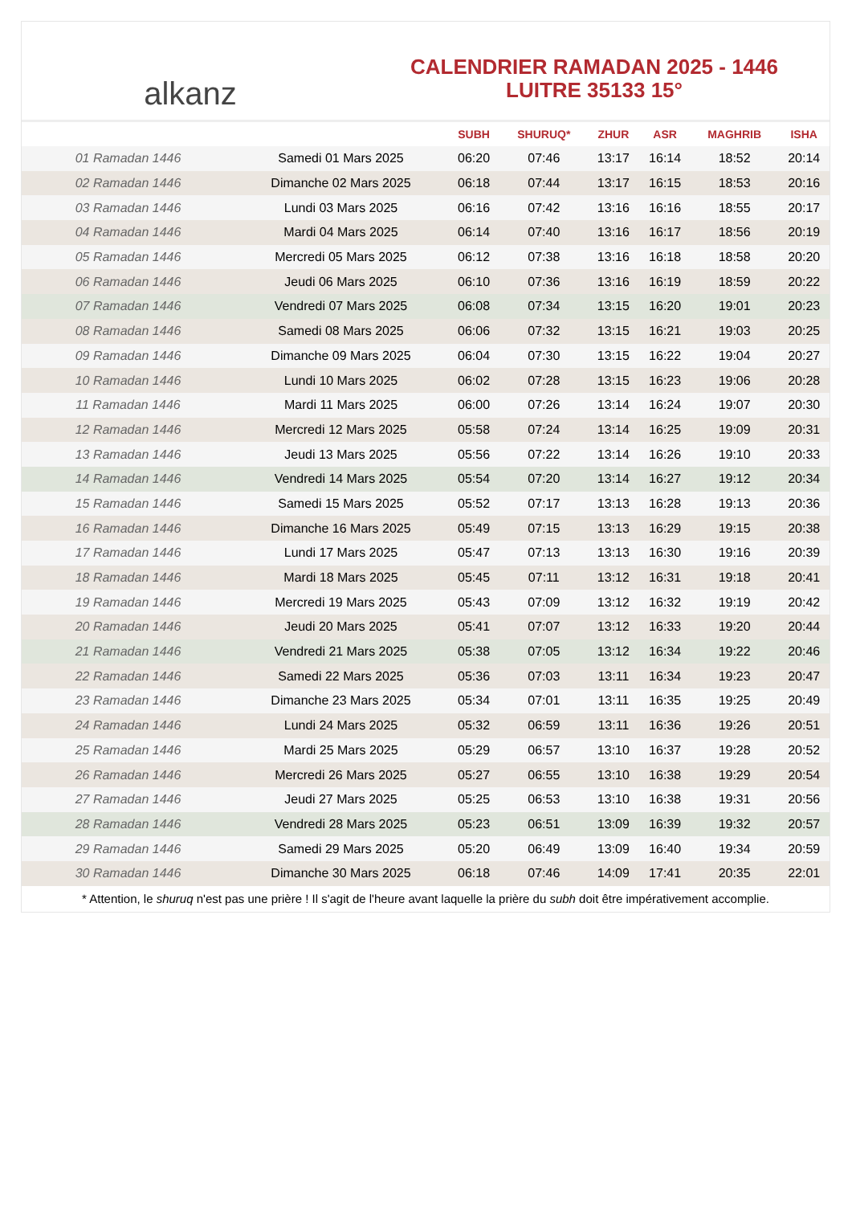alkanz
CALENDRIER RAMADAN 2025 - 1446
LUITRE 35133 15°
| | | SUBH | SHURUQ* | ZHUR | ASR | MAGHRIB | ISHA |
| --- | --- | --- | --- | --- | --- | --- | --- |
| 01 Ramadan 1446 | Samedi 01 Mars 2025 | 06:20 | 07:46 | 13:17 | 16:14 | 18:52 | 20:14 |
| 02 Ramadan 1446 | Dimanche 02 Mars 2025 | 06:18 | 07:44 | 13:17 | 16:15 | 18:53 | 20:16 |
| 03 Ramadan 1446 | Lundi 03 Mars 2025 | 06:16 | 07:42 | 13:16 | 16:16 | 18:55 | 20:17 |
| 04 Ramadan 1446 | Mardi 04 Mars 2025 | 06:14 | 07:40 | 13:16 | 16:17 | 18:56 | 20:19 |
| 05 Ramadan 1446 | Mercredi 05 Mars 2025 | 06:12 | 07:38 | 13:16 | 16:18 | 18:58 | 20:20 |
| 06 Ramadan 1446 | Jeudi 06 Mars 2025 | 06:10 | 07:36 | 13:16 | 16:19 | 18:59 | 20:22 |
| 07 Ramadan 1446 | Vendredi 07 Mars 2025 | 06:08 | 07:34 | 13:15 | 16:20 | 19:01 | 20:23 |
| 08 Ramadan 1446 | Samedi 08 Mars 2025 | 06:06 | 07:32 | 13:15 | 16:21 | 19:03 | 20:25 |
| 09 Ramadan 1446 | Dimanche 09 Mars 2025 | 06:04 | 07:30 | 13:15 | 16:22 | 19:04 | 20:27 |
| 10 Ramadan 1446 | Lundi 10 Mars 2025 | 06:02 | 07:28 | 13:15 | 16:23 | 19:06 | 20:28 |
| 11 Ramadan 1446 | Mardi 11 Mars 2025 | 06:00 | 07:26 | 13:14 | 16:24 | 19:07 | 20:30 |
| 12 Ramadan 1446 | Mercredi 12 Mars 2025 | 05:58 | 07:24 | 13:14 | 16:25 | 19:09 | 20:31 |
| 13 Ramadan 1446 | Jeudi 13 Mars 2025 | 05:56 | 07:22 | 13:14 | 16:26 | 19:10 | 20:33 |
| 14 Ramadan 1446 | Vendredi 14 Mars 2025 | 05:54 | 07:20 | 13:14 | 16:27 | 19:12 | 20:34 |
| 15 Ramadan 1446 | Samedi 15 Mars 2025 | 05:52 | 07:17 | 13:13 | 16:28 | 19:13 | 20:36 |
| 16 Ramadan 1446 | Dimanche 16 Mars 2025 | 05:49 | 07:15 | 13:13 | 16:29 | 19:15 | 20:38 |
| 17 Ramadan 1446 | Lundi 17 Mars 2025 | 05:47 | 07:13 | 13:13 | 16:30 | 19:16 | 20:39 |
| 18 Ramadan 1446 | Mardi 18 Mars 2025 | 05:45 | 07:11 | 13:12 | 16:31 | 19:18 | 20:41 |
| 19 Ramadan 1446 | Mercredi 19 Mars 2025 | 05:43 | 07:09 | 13:12 | 16:32 | 19:19 | 20:42 |
| 20 Ramadan 1446 | Jeudi 20 Mars 2025 | 05:41 | 07:07 | 13:12 | 16:33 | 19:20 | 20:44 |
| 21 Ramadan 1446 | Vendredi 21 Mars 2025 | 05:38 | 07:05 | 13:12 | 16:34 | 19:22 | 20:46 |
| 22 Ramadan 1446 | Samedi 22 Mars 2025 | 05:36 | 07:03 | 13:11 | 16:34 | 19:23 | 20:47 |
| 23 Ramadan 1446 | Dimanche 23 Mars 2025 | 05:34 | 07:01 | 13:11 | 16:35 | 19:25 | 20:49 |
| 24 Ramadan 1446 | Lundi 24 Mars 2025 | 05:32 | 06:59 | 13:11 | 16:36 | 19:26 | 20:51 |
| 25 Ramadan 1446 | Mardi 25 Mars 2025 | 05:29 | 06:57 | 13:10 | 16:37 | 19:28 | 20:52 |
| 26 Ramadan 1446 | Mercredi 26 Mars 2025 | 05:27 | 06:55 | 13:10 | 16:38 | 19:29 | 20:54 |
| 27 Ramadan 1446 | Jeudi 27 Mars 2025 | 05:25 | 06:53 | 13:10 | 16:38 | 19:31 | 20:56 |
| 28 Ramadan 1446 | Vendredi 28 Mars 2025 | 05:23 | 06:51 | 13:09 | 16:39 | 19:32 | 20:57 |
| 29 Ramadan 1446 | Samedi 29 Mars 2025 | 05:20 | 06:49 | 13:09 | 16:40 | 19:34 | 20:59 |
| 30 Ramadan 1446 | Dimanche 30 Mars 2025 | 06:18 | 07:46 | 14:09 | 17:41 | 20:35 | 22:01 |
* Attention, le shuruq n'est pas une prière ! Il s'agit de l'heure avant laquelle la prière du subh doit être impérativement accomplie.